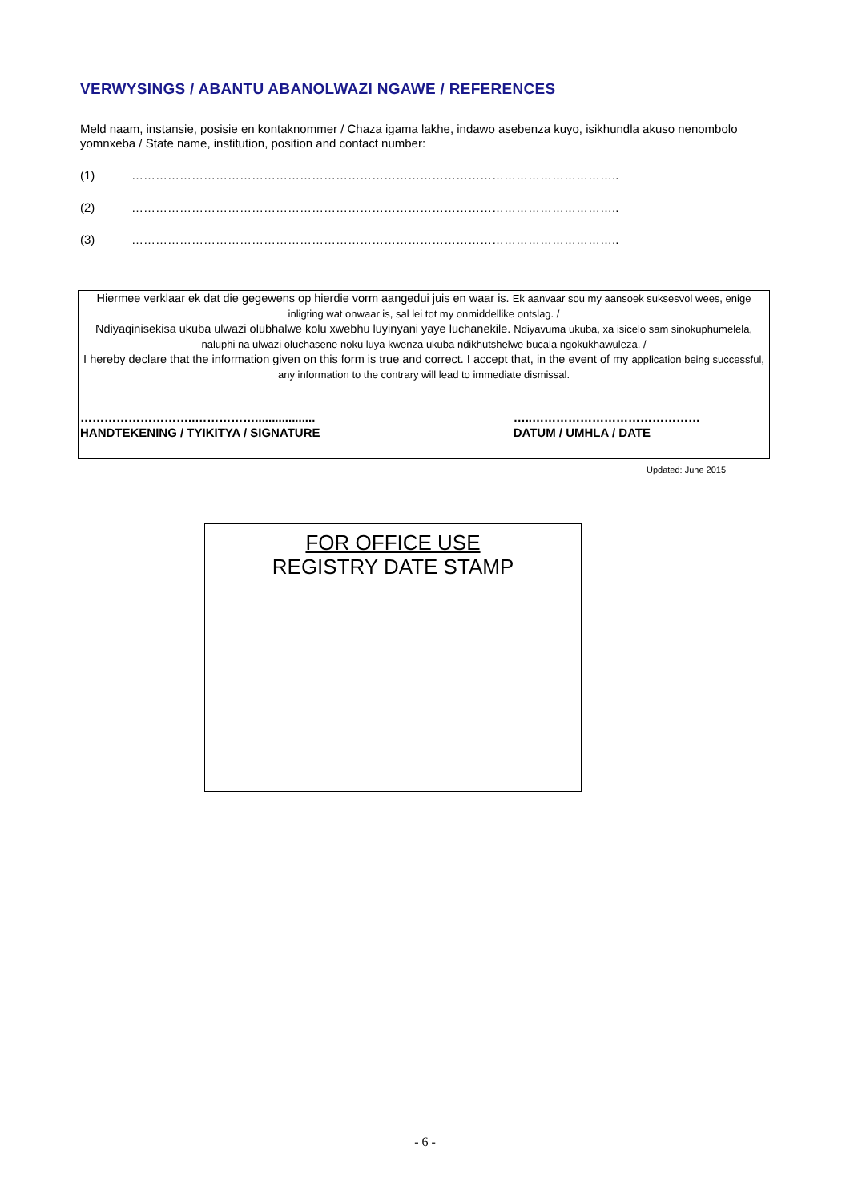VERWYSINGS / ABANTU ABANOLWAZI NGAWE / REFERENCES
Meld naam, instansie, posisie en kontaknommer / Chaza igama lakhe, indawo asebenza kuyo, isikhundla akuso nenombolo yomnxeba / State name, institution, position and contact number:
(1) …………………………………………………………………………………………………………..
(2) …………………………………………………………………………………………………………..
(3) …………………………………………………………………………………………………………..
Hiermee verklaar ek dat die gegewens op hierdie vorm aangedui juis en waar is. Ek aanvaar sou my aansoek suksesvol wees, enige inligting wat onwaar is, sal lei tot my onmiddellike ontslag. /
Ndiyaqinisekisa ukuba ulwazi olubhalwe kolu xwebhu luyinyani yaye luchanekile. Ndiyavuma ukuba, xa isicelo sam sinokuphumelela, naluphi na ulwazi oluchasene noku luya kwenza ukuba ndikhutshelwe bucala ngokukhawuleza. /
I hereby declare that the information given on this form is true and correct. I accept that, in the event of my application being successful, any information to the contrary will lead to immediate dismissal.
………………………..……………..................
HANDTEKENING / TYIKITYA / SIGNATURE
…..……………………………………
DATUM / UMHLA / DATE
Updated: June 2015
FOR OFFICE USE
REGISTRY DATE STAMP
- 6 -